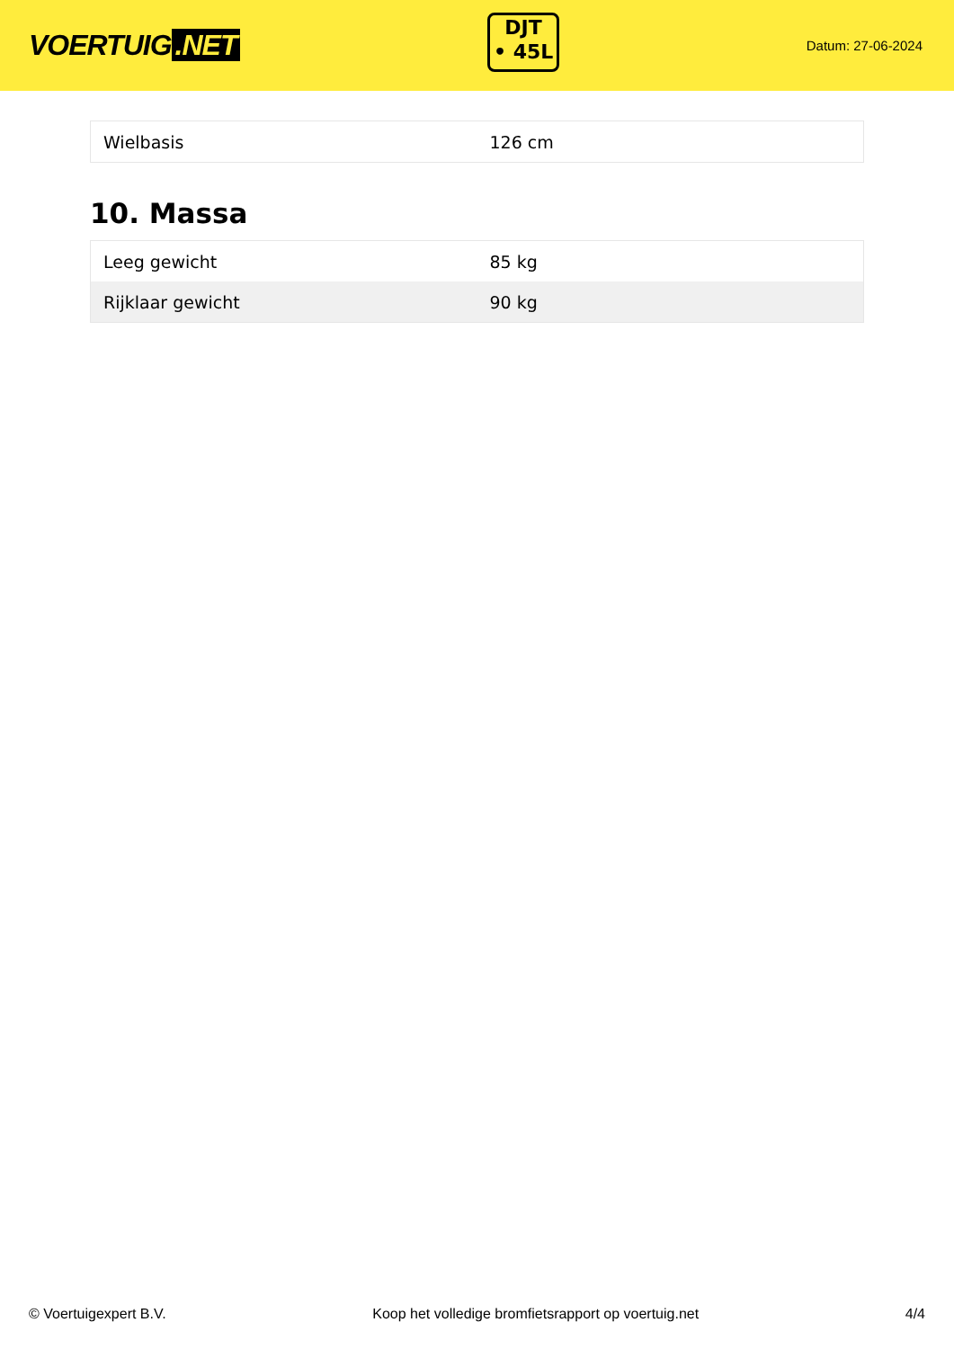VOERTUIG.NET
DJT
• 45L
Datum: 27-06-2024
| Wielbasis | 126 cm |
10. Massa
| Leeg gewicht | 85 kg |
| Rijklaar gewicht | 90 kg |
© Voertuigexpert B.V. Koop het volledige bromfietsrapport op voertuig.net 4/4